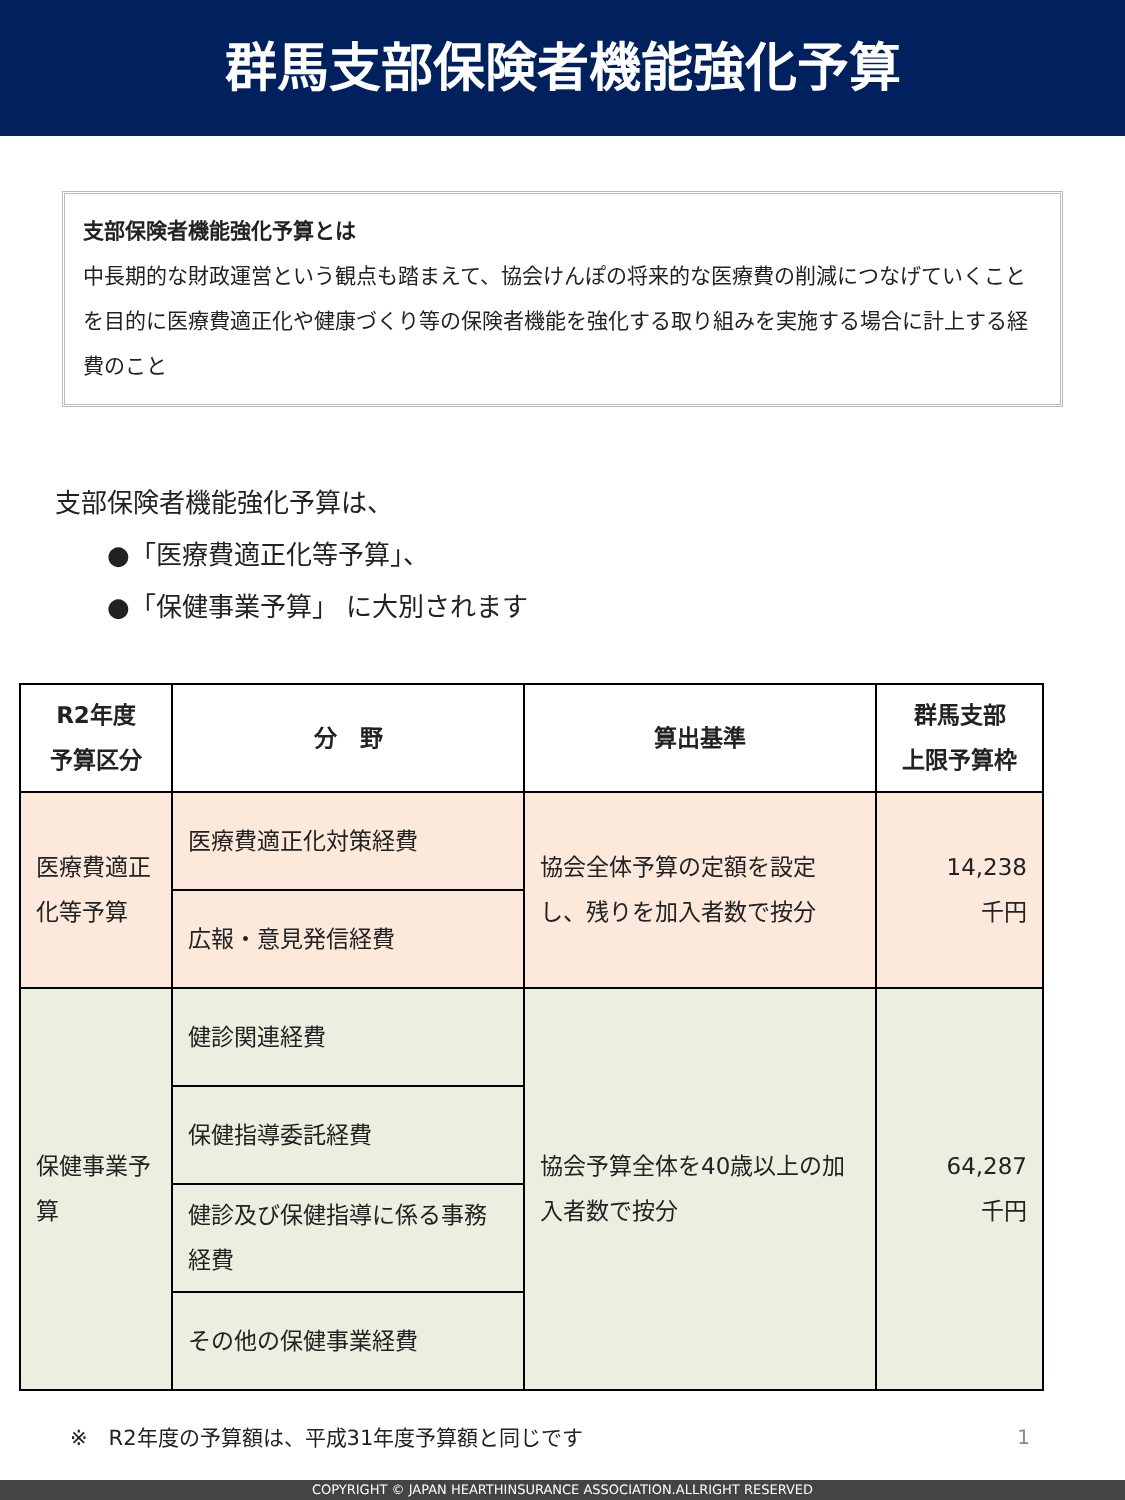群馬支部保険者機能強化予算
支部保険者機能強化予算とは
中長期的な財政運営という観点も踏まえて、協会けんぽの将来的な医療費の削減につなげていくことを目的に医療費適正化や健康づくり等の保険者機能を強化する取り組みを実施する場合に計上する経費のこと
支部保険者機能強化予算は、
  ●「医療費適正化等予算」、
  ●「保健事業予算」 に大別されます
| R2年度 予算区分 | 分 野 | 算出基準 | 群馬支部 上限予算枠 |
| --- | --- | --- | --- |
| 医療費適正化等予算 | 医療費適正化対策経費 | 協会全体予算の定額を設定し、残りを加入者数で按分 | 14,238 千円 |
| | 広報・意見発信経費 | | |
| 保健事業予算 | 健診関連経費 | 協会予算全体を40歳以上の加入者数で按分 | 64,287 千円 |
| | 保健指導委託経費 | | |
| | 健診及び保健指導に係る事務経費 | | |
| | その他の保健事業経費 | | |
※　R2年度の予算額は、平成31年度予算額と同じです
1
COPYRIGHT © JAPAN HEARTHINSURANCE ASSOCIATION.ALLRIGHT RESERVED